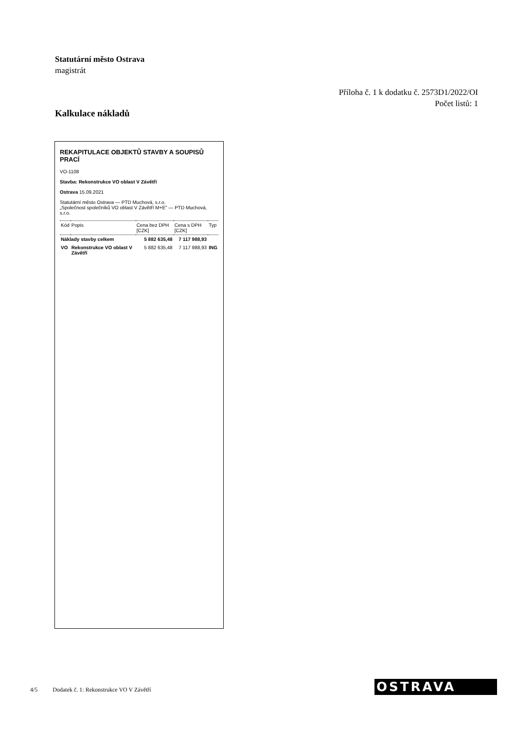Statutární město Ostrava
magistrát
Příloha č. 1 k dodatku č. 2573D1/2022/OI
Počet listů: 1
Kalkulace nákladů
REKAPITULACE OBJEKTŮ STAVBY A SOUPISŮ PRACÍ
VO-1108
Stavba: Rekonstrukce VO oblast V Závětří
Ostrava 15.09.2021
Statutární město Ostrava — PTD Muchová, s.r.o.
„Společnost společníků VO oblast V Závětří M+E" — PTD Muchová, s.r.o.
| Kód | Popis | Cena bez DPH [CZK] | Cena s DPH [CZK] | Typ |
| --- | --- | --- | --- | --- |
| Náklady stavby celkem | | 5 882 635,48 | 7 117 988,93 | |
| VO | Rekonstrukce VO oblast V Závětří | 5 882 635,48 | 7 117 988,93 | ING |
4/5 Dodatek č. 1: Rekonstrukce VO V Závětří
OSTRAVA